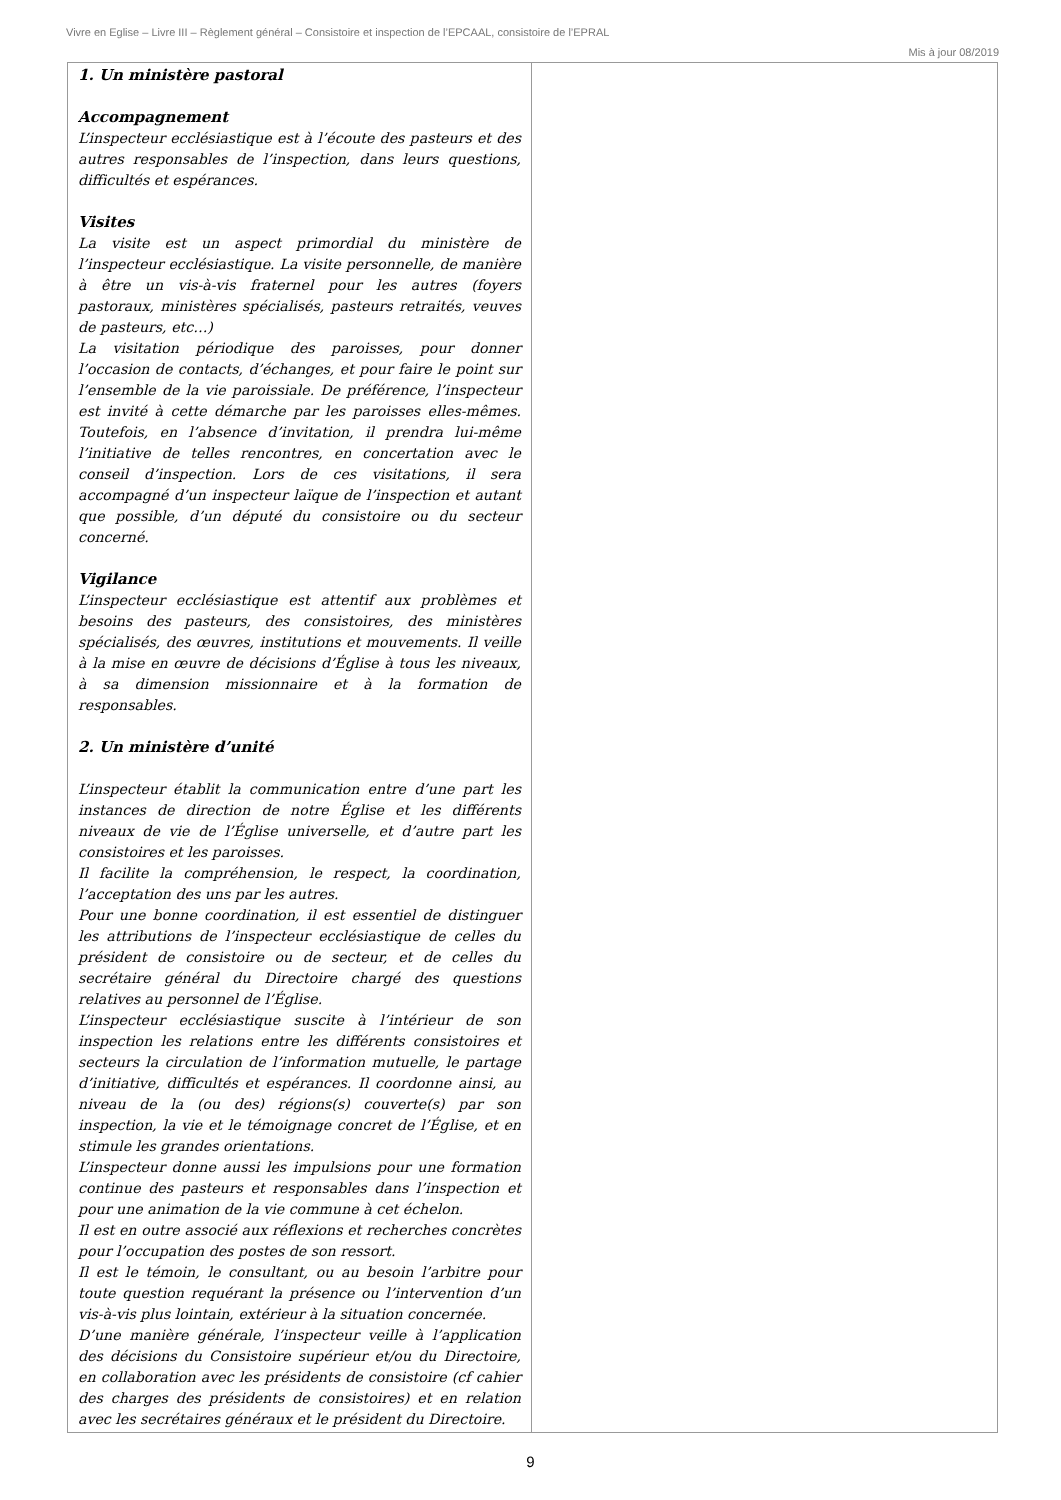Vivre en Eglise – Livre III – Règlement général – Consistoire et inspection de l’EPCAAL, consistoire de l’EPRAL
Mis à jour 08/2019
| 1. Un ministère pastoral Accompagnement L’inspecteur ecclésiastique est à l’écoute des pasteurs et des autres responsables de l’inspection, dans leurs questions, difficultés et espérances. Visites La visite est un aspect primordial du ministère de l’inspecteur ecclésiastique. La visite personnelle, de manière à être un vis-à-vis fraternel pour les autres (foyers pastoraux, ministères spécialisés, pasteurs retraités, veuves de pasteurs, etc…) La visitation périodique des paroisses, pour donner l’occasion de contacts, d’échanges, et pour faire le point sur l’ensemble de la vie paroissiale. De préférence, l’inspecteur est invité à cette démarche par les paroisses elles-mêmes. Toutefois, en l’absence d’invitation, il prendra lui-même l’initiative de telles rencontres, en concertation avec le conseil d’inspection. Lors de ces visitations, il sera accompagné d’un inspecteur laïque de l’inspection et autant que possible, d’un député du consistoire ou du secteur concerné. Vigilance L’inspecteur ecclésiastique est attentif aux problèmes et besoins des pasteurs, des consistoires, des ministères spécialisés, des œuvres, institutions et mouvements. Il veille à la mise en œuvre de décisions d’Église à tous les niveaux, à sa dimension missionnaire et à la formation de responsables. 2. Un ministère d’unité L’inspecteur établit la communication entre d’une part les instances de direction de notre Église et les différents niveaux de vie de l’Église universelle, et d’autre part les consistoires et les paroisses. Il facilite la compréhension, le respect, la coordination, l’acceptation des uns par les autres. Pour une bonne coordination, il est essentiel de distinguer les attributions de l’inspecteur ecclésiastique de celles du président de consistoire ou de secteur, et de celles du secrétaire général du Directoire chargé des questions relatives au personnel de l’Église. L’inspecteur ecclésiastique suscite à l’intérieur de son inspection les relations entre les différents consistoires et secteurs la circulation de l’information mutuelle, le partage d’initiative, difficultés et espérances. Il coordonne ainsi, au niveau de la (ou des) régions(s) couverte(s) par son inspection, la vie et le témoignage concret de l’Église, et en stimule les grandes orientations. L’inspecteur donne aussi les impulsions pour une formation continue des pasteurs et responsables dans l’inspection et pour une animation de la vie commune à cet échelon. Il est en outre associé aux réflexions et recherches concrètes pour l’occupation des postes de son ressort. Il est le témoin, le consultant, ou au besoin l’arbitre pour toute question requérant la présence ou l’intervention d’un vis-à-vis plus lointain, extérieur à la situation concernée. D’une manière générale, l’inspecteur veille à l’application des décisions du Consistoire supérieur et/ou du Directoire, en collaboration avec les présidents de consistoire (cf cahier des charges des présidents de consistoires) et en relation avec les secrétaires généraux et le président du Directoire. | |
9